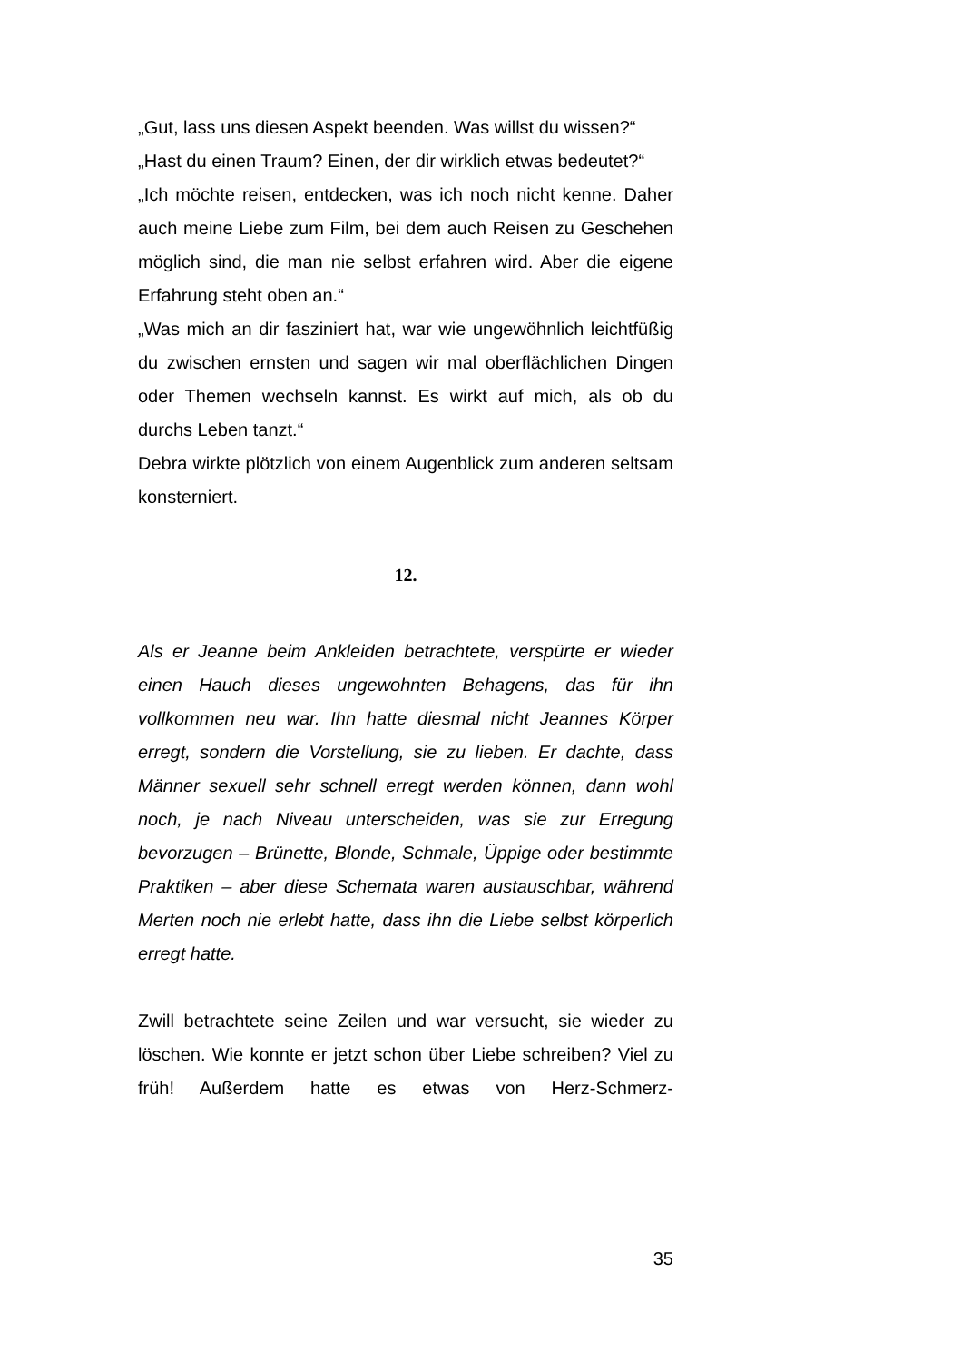„Gut, lass uns diesen Aspekt beenden. Was willst du wissen?“
„Hast du einen Traum? Einen, der dir wirklich etwas bedeutet?“
„Ich möchte reisen, entdecken, was ich noch nicht kenne. Daher auch meine Liebe zum Film, bei dem auch Reisen zu Geschehen möglich sind, die man nie selbst erfahren wird. Aber die eigene Erfahrung steht oben an.“
„Was mich an dir fasziniert hat, war wie ungewöhnlich leichtfüßig du zwischen ernsten und sagen wir mal oberflächlichen Dingen oder Themen wechseln kannst. Es wirkt auf mich, als ob du durchs Leben tanzt.“
Debra wirkte plötzlich von einem Augenblick zum anderen seltsam konsterniert.
12.
Als er Jeanne beim Ankleiden betrachtete, verspürte er wieder einen Hauch dieses ungewohnten Behagens, das für ihn vollkommen neu war. Ihn hatte diesmal nicht Jeannes Körper erregt, sondern die Vorstellung, sie zu lieben. Er dachte, dass Männer sexuell sehr schnell erregt werden können, dann wohl noch, je nach Niveau unterscheiden, was sie zur Erregung bevorzugen – Brünette, Blonde, Schmale, Üppige oder bestimmte Praktiken – aber diese Schemata waren austauschbar, während Merten noch nie erlebt hatte, dass ihn die Liebe selbst körperlich erregt hatte.
Zwill betrachtete seine Zeilen und war versucht, sie wieder zu löschen. Wie konnte er jetzt schon über Liebe schreiben? Viel zu früh! Außerdem hatte es etwas von Herz-Schmerz-
35